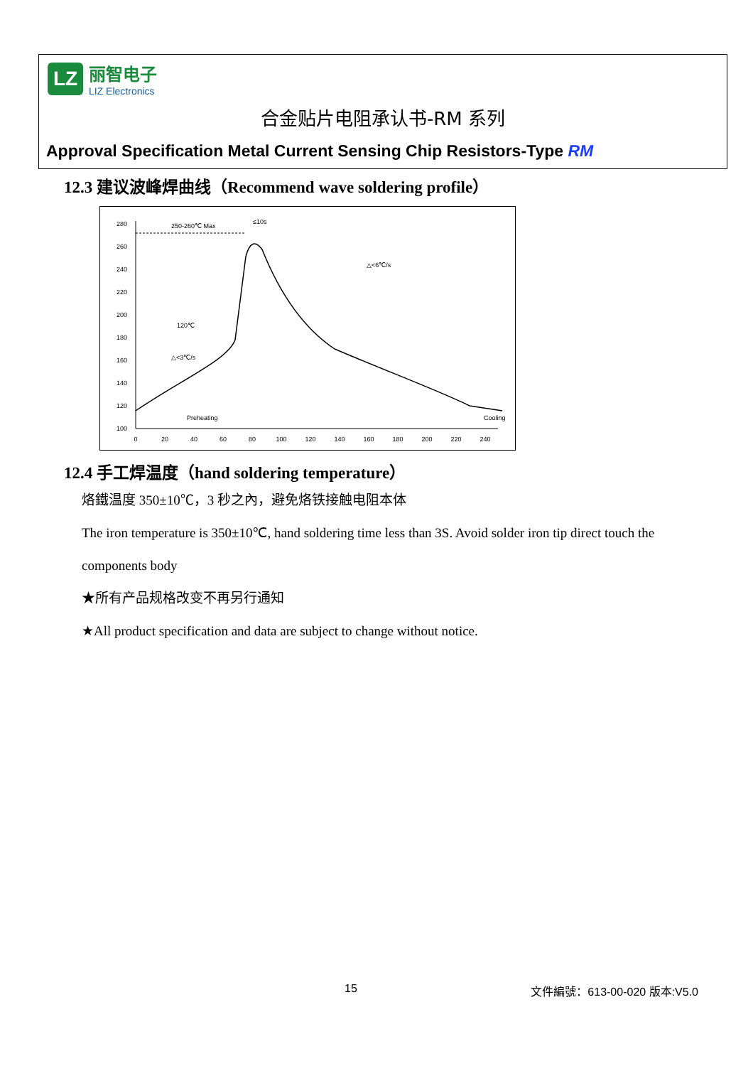LZ
丽智电子
LIZ Electronics
合金贴片电阻承认书-RM 系列
Approval Specification Metal Current Sensing Chip Resistors-Type RM
12.3 建议波峰焊曲线（Recommend wave soldering profile）
280
260
240
220
200
180
160
140
120
100
0
20
40
60
80
100
120
140
160
180
200
220
240
250-260℃ Max
≤10s
△<6℃/s
△<3℃/s
120℃
Preheating
Cooling
12.4 手工焊温度（hand soldering temperature）
烙鐵温度 350±10℃，3 秒之內，避免烙铁接触电阻本体
The iron temperature is 350±10℃, hand soldering time less than 3S. Avoid solder iron tip direct touch the
components body
★所有产品规格改变不再另行通知
★All product specification and data are subject to change without notice.
15 文件編號：613-00-020 版本:V5.0